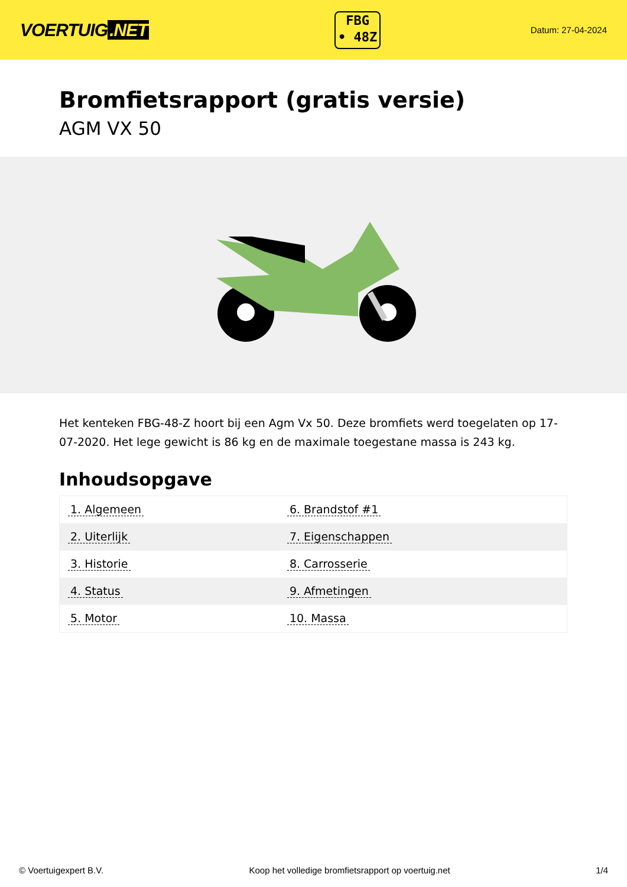VOERTUIG.NET
FBG
• 48Z
Datum: 27-04-2024
Bromfietsrapport (gratis versie)
AGM VX 50
Het kenteken FBG-48-Z hoort bij een Agm Vx 50. Deze bromfiets werd toegelaten op 17-07-2020. Het lege gewicht is 86 kg en de maximale toegestane massa is 243 kg.
Inhoudsopgave
| 1. Algemeen | 6. Brandstof #1 |
| 2. Uiterlijk | 7. Eigenschappen |
| 3. Historie | 8. Carrosserie |
| 4. Status | 9. Afmetingen |
| 5. Motor | 10. Massa |
© Voertuigexpert B.V. Koop het volledige bromfietsrapport op voertuig.net 1/4